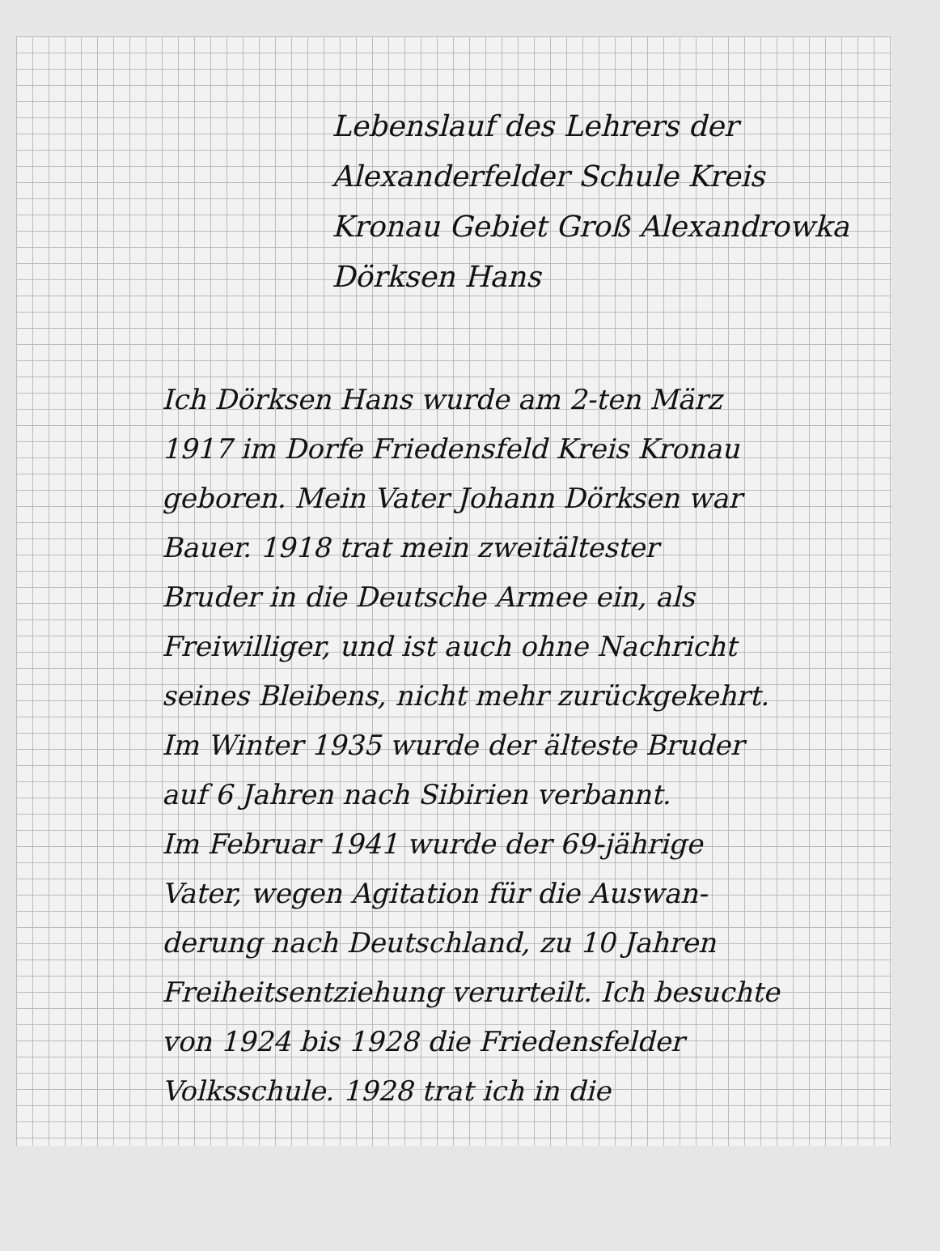Lebenslauf des Lehrers der
Alexanderfelder Schule Kreis
Kronau Gebiet Groß Alexandrowka
Dörksen Hans
Ich Dörksen Hans wurde am 2-ten März
1917 im Dorfe Friedensfeld Kreis Kronau
geboren. Mein Vater Johann Dörksen war
Bauer. 1918 trat mein zweitältester
Bruder in die Deutsche Armee ein, als
Freiwilliger, und ist auch ohne Nachricht
seines Bleibens, nicht mehr zurückgekehrt.
Im Winter 1935 wurde der älteste Bruder
auf 6 Jahren nach Sibirien verbannt.
Im Februar 1941 wurde der 69-jährige
Vater, wegen Agitation für die Auswan-
derung nach Deutschland, zu 10 Jahren
Freiheitsentziehung verurteilt. Ich besuchte
von 1924 bis 1928 die Friedensfelder
Volksschule. 1928 trat ich in die